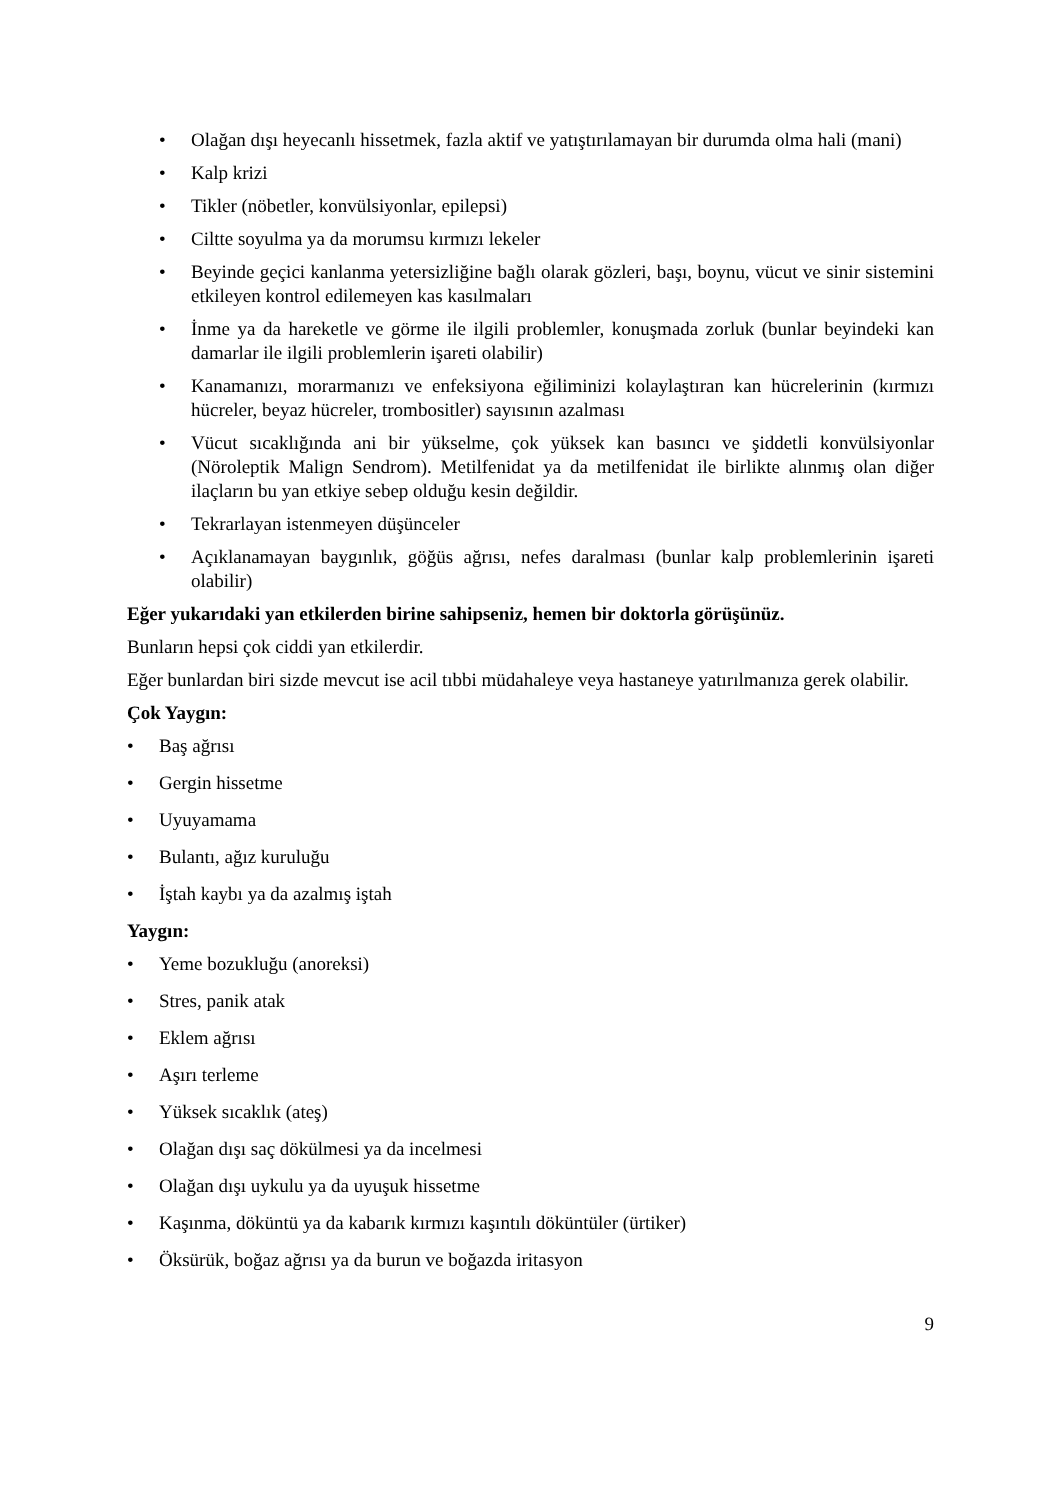• Olağan dışı heyecanlı hissetmek, fazla aktif ve yatıştırılamayan bir durumda olma hali (mani)
• Kalp krizi
• Tikler (nöbetler, konvülsiyonlar, epilepsi)
• Ciltte soyulma ya da morumsu kırmızı lekeler
• Beyinde geçici kanlanma yetersizliğine bağlı olarak gözleri, başı, boynu, vücut ve sinir sistemini etkileyen kontrol edilemeyen kas kasılmaları
• İnme ya da hareketle ve görme ile ilgili problemler, konuşmada zorluk (bunlar beyindeki kan damarlar ile ilgili problemlerin işareti olabilir)
• Kanamanızı, morarmanızı ve enfeksiyona eğiliminizi kolaylaştıran kan hücrelerinin (kırmızı hücreler, beyaz hücreler, trombositler) sayısının azalması
• Vücut sıcaklığında ani bir yükselme, çok yüksek kan basıncı ve şiddetli konvülsiyonlar (Nöroleptik Malign Sendrom). Metilfenidat ya da metilfenidat ile birlikte alınmış olan diğer ilaçların bu yan etkiye sebep olduğu kesin değildir.
• Tekrarlayan istenmeyen düşünceler
• Açıklanamayan baygınlık, göğüs ağrısı, nefes daralması (bunlar kalp problemlerinin işareti olabilir)
Eğer yukarıdaki yan etkilerden birine sahipseniz, hemen bir doktorla görüşünüz.
Bunların hepsi çok ciddi yan etkilerdir.
Eğer bunlardan biri sizde mevcut ise acil tıbbi müdahaleye veya hastaneye yatırılmanıza gerek olabilir.
Çok Yaygın:
• Baş ağrısı
• Gergin hissetme
• Uyuyamama
• Bulantı, ağız kuruluğu
• İştah kaybı ya da azalmış iştah
Yaygın:
• Yeme bozukluğu (anoreksi)
• Stres, panik atak
• Eklem ağrısı
• Aşırı terleme
• Yüksek sıcaklık (ateş)
• Olağan dışı saç dökülmesi ya da incelmesi
• Olağan dışı uykulu ya da uyuşuk hissetme
• Kaşınma, döküntü ya da kabarık kırmızı kaşıntılı döküntüler (ürtiker)
• Öksürük, boğaz ağrısı ya da burun ve boğazda iritasyon
9